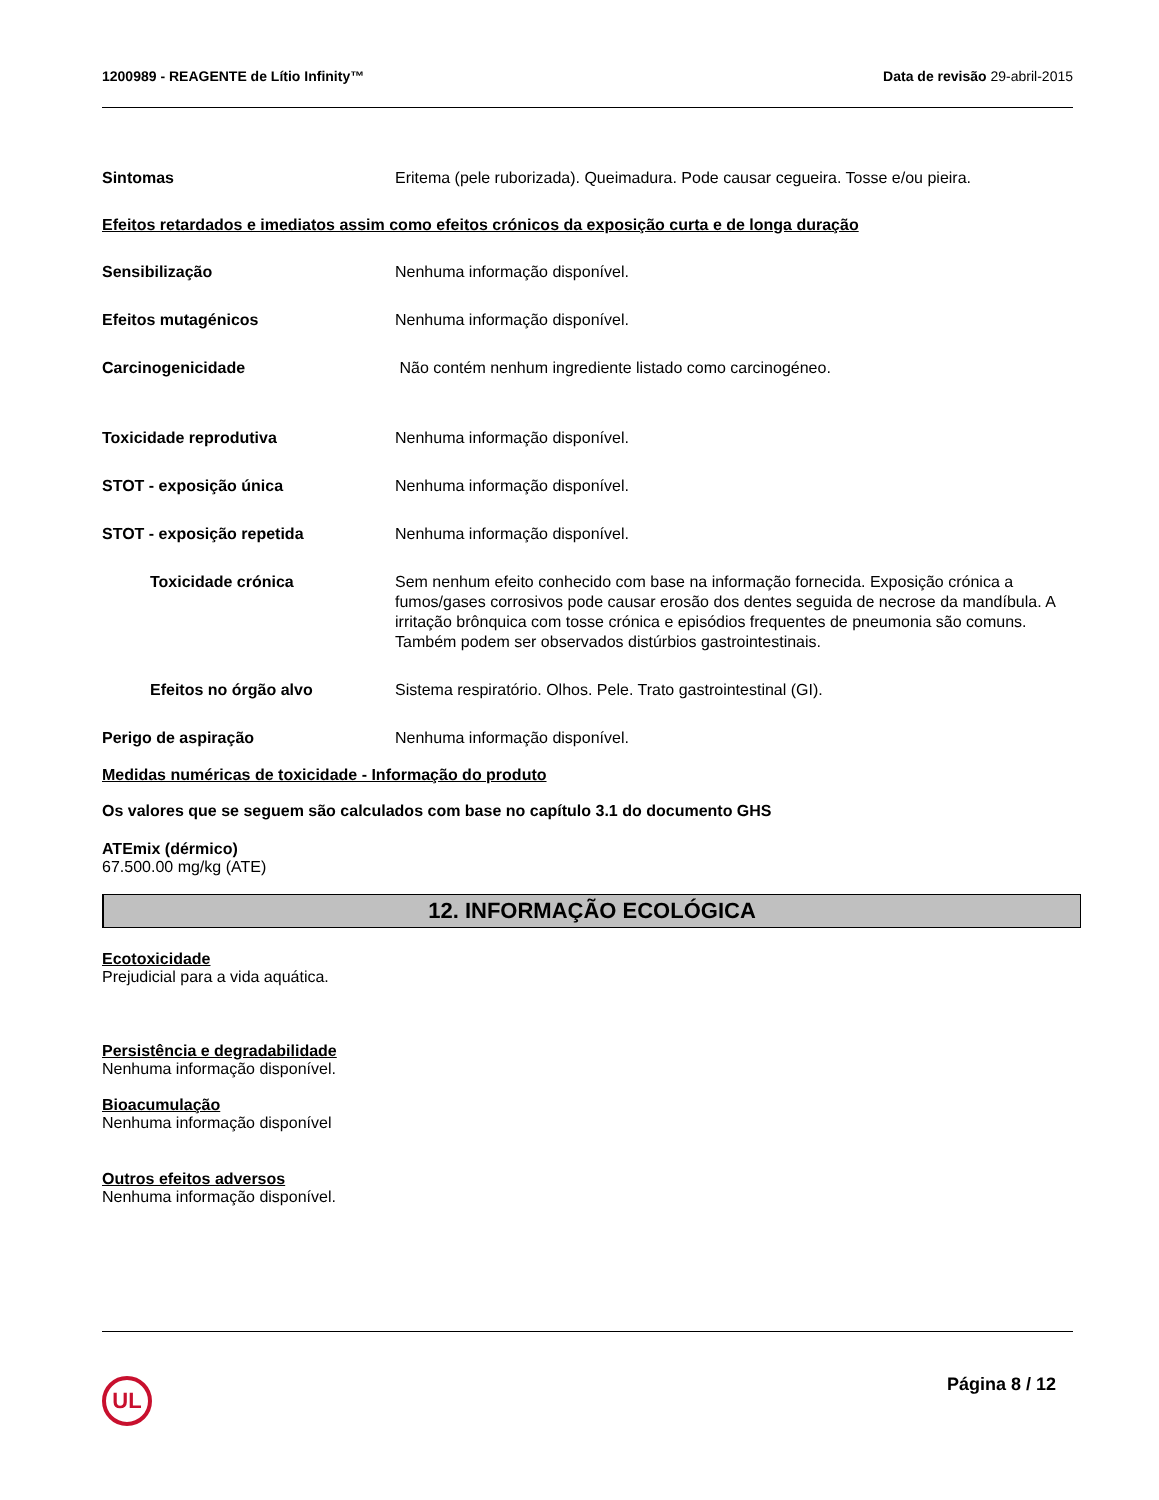1200989 - REAGENTE de Lítio Infinity™ Data de revisão 29-abril-2015
Sintomas Eritema (pele ruborizada). Queimadura. Pode causar cegueira. Tosse e/ou pieira.
Efeitos retardados e imediatos assim como efeitos crónicos da exposição curta e de longa duração
Sensibilização Nenhuma informação disponível.
Efeitos mutagénicos Nenhuma informação disponível.
Carcinogenicidade Não contém nenhum ingrediente listado como carcinogéneo.
Toxicidade reprodutiva Nenhuma informação disponível.
STOT - exposição única Nenhuma informação disponível.
STOT - exposição repetida Nenhuma informação disponível.
Toxicidade crónica Sem nenhum efeito conhecido com base na informação fornecida. Exposição crónica a fumos/gases corrosivos pode causar erosão dos dentes seguida de necrose da mandíbula. A irritação brônquica com tosse crónica e episódios frequentes de pneumonia são comuns. Também podem ser observados distúrbios gastrointestinais.
Efeitos no órgão alvo Sistema respiratório. Olhos. Pele. Trato gastrointestinal (GI).
Perigo de aspiração Nenhuma informação disponível.
Medidas numéricas de toxicidade - Informação do produto
Os valores que se seguem são calculados com base no capítulo 3.1 do documento GHS
ATEmix (dérmico)
67.500.00 mg/kg (ATE)
12. INFORMAÇÃO ECOLÓGICA
Ecotoxicidade
Prejudicial para a vida aquática.
Persistência e degradabilidade
Nenhuma informação disponível.
Bioacumulação
Nenhuma informação disponível
Outros efeitos adversos
Nenhuma informação disponível.
UL Página 8 / 12